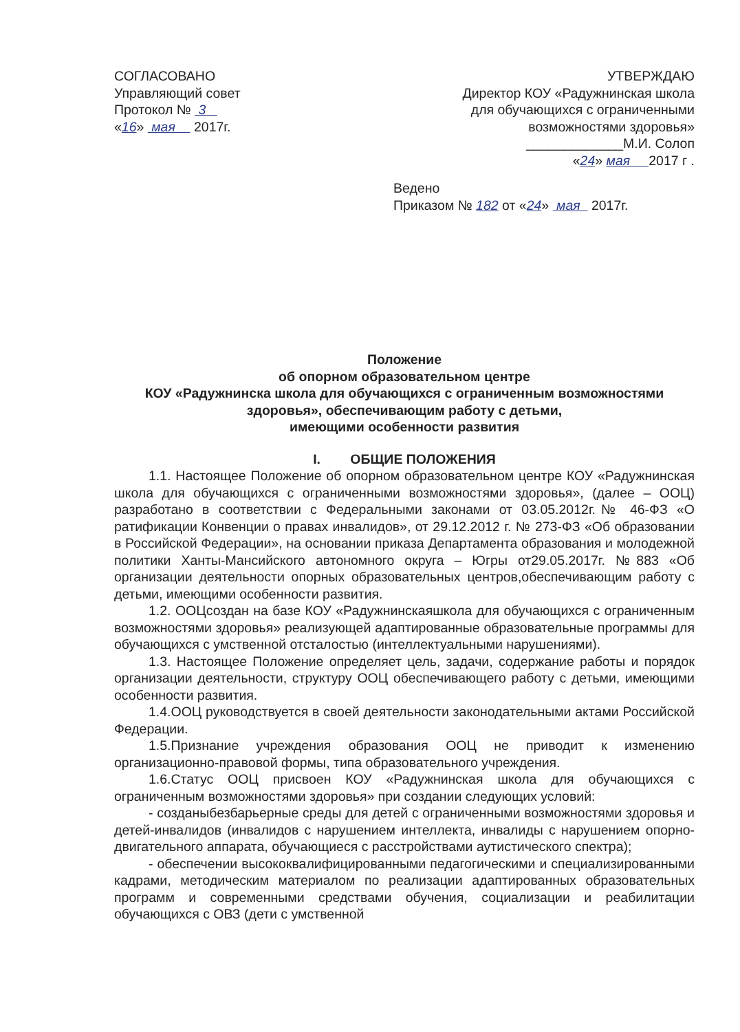СОГЛАСОВАНО
Управляющий совет
Протокол № 3
«16» мая 2017г.
УТВЕРЖДАЮ
Директор КОУ «Радужнинская школа
для обучающихся с ограниченными
возможностями здоровья»
_____________М.И. Солоп
«24» мая 2017 г .
Ведено
Приказом № 182 от «24» мая 2017г.
Положение
об опорном образовательном центре
КОУ «Радужнинска школа для обучающихся с ограниченным возможностями здоровья», обеспечивающим работу с детьми,
имеющими особенности развития
I. ОБЩИЕ ПОЛОЖЕНИЯ
1.1. Настоящее Положение об опорном образовательном центре КОУ «Радужнинская школа для обучающихся с ограниченными возможностями здоровья», (далее – ООЦ) разработано в соответствии с Федеральными законами от 03.05.2012г.№ 46-ФЗ «О ратификации Конвенции о правах инвалидов», от 29.12.2012 г. № 273-ФЗ «Об образовании в Российской Федерации», на основании приказа Департамента образования и молодежной политики Ханты-Мансийского автономного округа – Югры от29.05.2017г. №883 «Об организации деятельности опорных образовательных центров,обеспечивающим работу с детьми, имеющими особенности развития.
1.2. ООЦсоздан на базе КОУ «Радужнинскаяшкола для обучающихся с ограниченным возможностями здоровья» реализующей адаптированные образовательные программы для обучающихся с умственной отсталостью (интеллектуальными нарушениями).
1.3. Настоящее Положение определяет цель, задачи, содержание работы и порядок организации деятельности, структуру ООЦ обеспечивающего работу с детьми, имеющими особенности развития.
1.4.ООЦ руководствуется в своей деятельности законодательными актами Российской Федерации.
1.5.Признание учреждения образования ООЦ не приводит к изменению организационно-правовой формы, типа образовательного учреждения.
1.6.Статус ООЦ присвоен КОУ «Радужнинская школа для обучающихся с ограниченным возможностями здоровья» при создании следующих условий:
- созданыбезбарьерные среды для детей с ограниченными возможностями здоровья и детей-инвалидов (инвалидов с нарушением интеллекта, инвалиды с нарушением опорно-двигательного аппарата, обучающиеся с расстройствами аутистического спектра);
- обеспечении высококвалифицированными педагогическими и специализированными кадрами, методическим материалом по реализации адаптированных образовательных программ и современными средствами обучения, социализации и реабилитации обучающихся с ОВЗ (дети с умственной